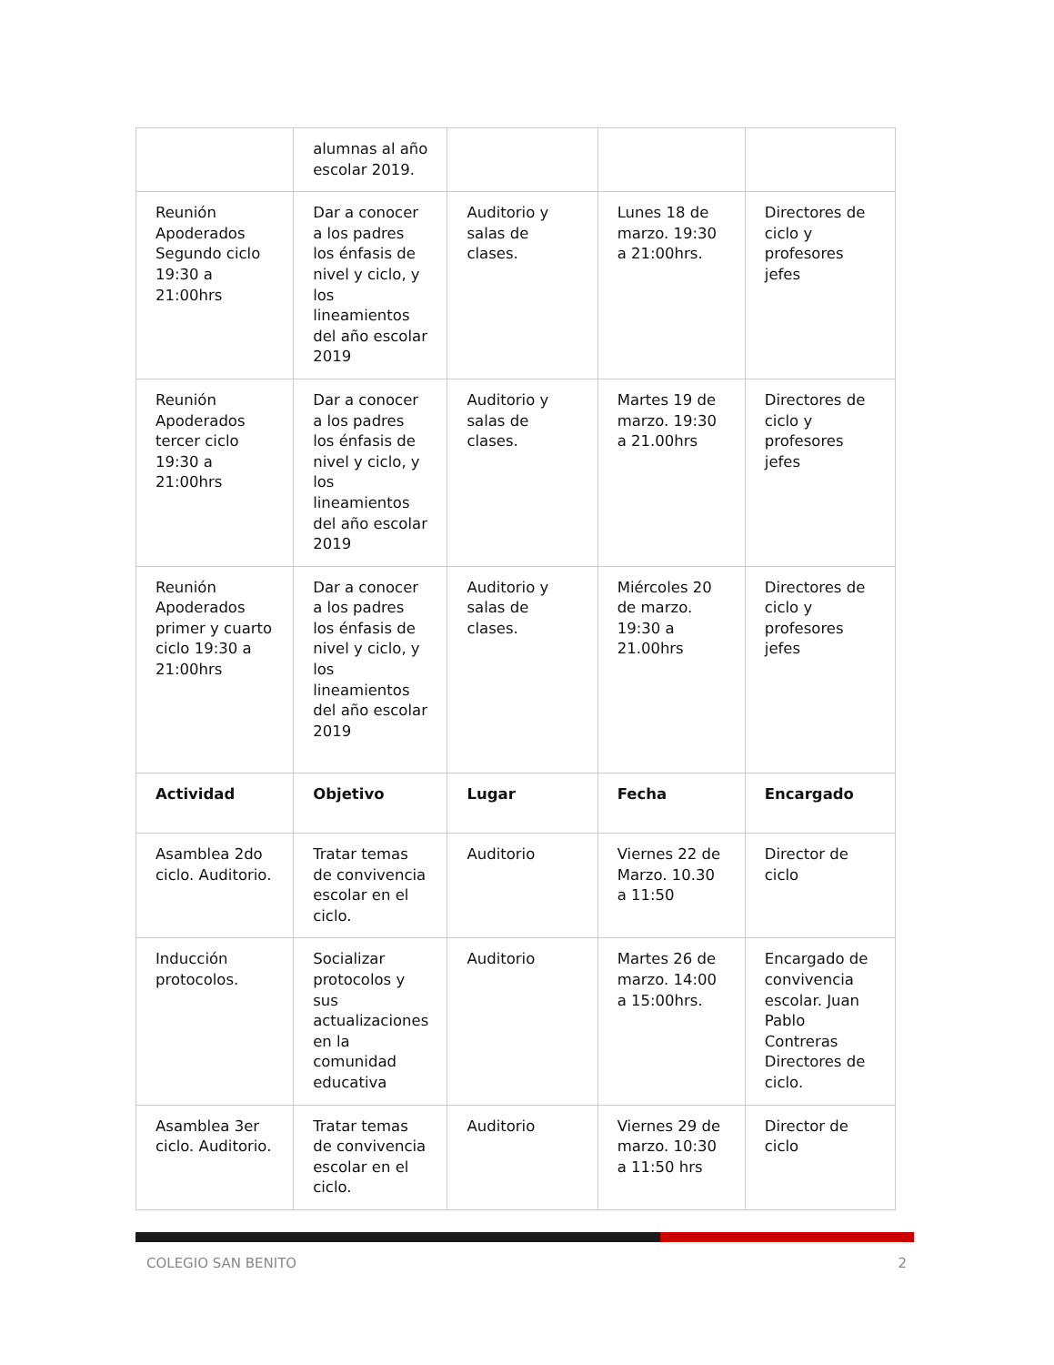| | alumnas al año escolar 2019. | | | |
| Reunión Apoderados Segundo ciclo 19:30 a 21:00hrs | Dar a conocer a los padres los énfasis de nivel y ciclo, y los lineamientos del año escolar 2019 | Auditorio y salas de clases. | Lunes 18 de marzo. 19:30 a 21:00hrs. | Directores de ciclo y profesores jefes |
| Reunión Apoderados tercer ciclo 19:30 a 21:00hrs | Dar a conocer a los padres los énfasis de nivel y ciclo, y los lineamientos del año escolar 2019 | Auditorio y salas de clases. | Martes 19 de marzo. 19:30 a 21.00hrs | Directores de ciclo y profesores jefes |
| Reunión Apoderados primer y cuarto ciclo 19:30 a 21:00hrs | Dar a conocer a los padres los énfasis de nivel y ciclo, y los lineamientos del año escolar 2019 | Auditorio y salas de clases. | Miércoles 20 de marzo. 19:30 a 21.00hrs | Directores de ciclo y profesores jefes |
| Actividad | Objetivo | Lugar | Fecha | Encargado |
| Asamblea 2do ciclo. Auditorio. | Tratar temas de convivencia escolar en el ciclo. | Auditorio | Viernes 22 de Marzo. 10.30 a 11:50 | Director de ciclo |
| Inducción protocolos. | Socializar protocolos y sus actualizaciones en la comunidad educativa | Auditorio | Martes 26 de marzo. 14:00 a 15:00hrs. | Encargado de convivencia escolar. Juan Pablo Contreras Directores de ciclo. |
| Asamblea 3er ciclo. Auditorio. | Tratar temas de convivencia escolar en el ciclo. | Auditorio | Viernes 29 de marzo. 10:30 a 11:50 hrs | Director de ciclo |
COLEGIO SAN BENITO 2